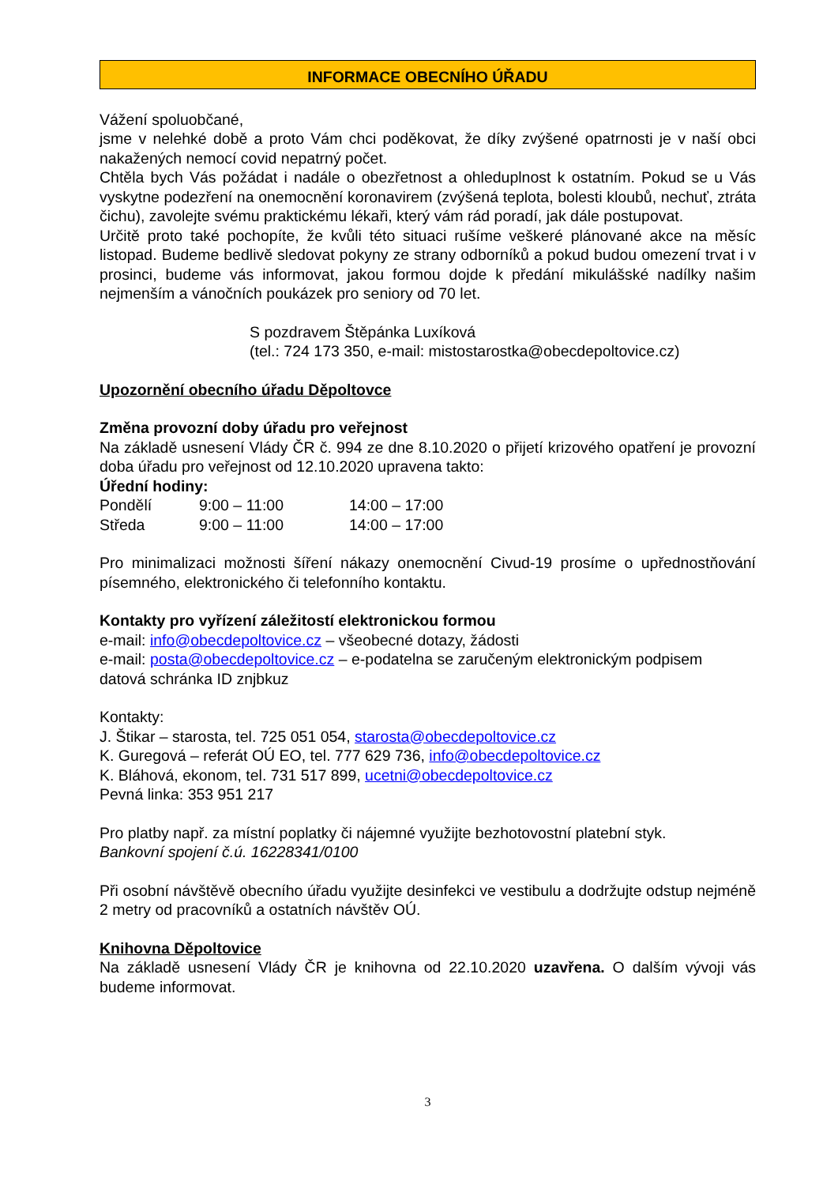INFORMACE OBECNÍHO ÚŘADU
Vážení spoluobčané,
jsme v nelehké době a proto Vám chci poděkovat, že díky zvýšené opatrnosti je v naší obci nakažených nemocí covid nepatrný počet.
Chtěla bych Vás požádat i nadále o obezřetnost a ohleduplnost k ostatním. Pokud se u Vás vyskytne podezření na onemocnění koronavirem (zvýšená teplota, bolesti kloubů, nechuť, ztráta čichu), zavolejte svému praktickému lékaři, který vám rád poradí, jak dále postupovat.
Určitě proto také pochopíte, že kvůli této situaci rušíme veškeré plánované akce na měsíc listopad. Budeme bedlivě sledovat pokyny ze strany odborníků a pokud budou omezení trvat i v prosinci, budeme vás informovat, jakou formou dojde k předání mikulášské nadílky našim nejmenším a vánočních poukázek pro seniory od 70 let.
S pozdravem Štěpánka Luxíková
(tel.: 724 173 350, e-mail: mistostarostka@obecdepoltovice.cz)
Upozornění obecního úřadu Děpoltovce
Změna provozní doby úřadu pro veřejnost
Na základě usnesení Vlády ČR č. 994 ze dne 8.10.2020 o přijetí krizového opatření je provozní doba úřadu pro veřejnost od 12.10.2020 upravena takto:
Úřední hodiny:
| Pondělí | 9:00 – 11:00 | 14:00 – 17:00 |
| Středa | 9:00 – 11:00 | 14:00 – 17:00 |
Pro minimalizaci možnosti šíření nákazy onemocnění Civud-19 prosíme o upřednostňování písemného, elektronického či telefonního kontaktu.
Kontakty pro vyřízení záležitostí elektronickou formou
e-mail: info@obecdepoltovice.cz – všeobecné dotazy, žádosti
e-mail: posta@obecdepoltovice.cz – e-podatelna se zaručeným elektronickým podpisem
datová schránka ID znjbkuz
Kontakty:
J. Štikar – starosta, tel. 725 051 054, starosta@obecdepoltovice.cz
K. Guregová – referát OÚ EO, tel. 777 629 736, info@obecdepoltovice.cz
K. Bláhová, ekonom, tel. 731 517 899, ucetni@obecdepoltovice.cz
Pevná linka: 353 951 217
Pro platby např. za místní poplatky či nájemné využijte bezhotovostní platební styk.
Bankovní spojení č.ú. 16228341/0100
Při osobní návštěvě obecního úřadu využijte desinfekci ve vestibulu a dodržujte odstup nejméně 2 metry od pracovníků a ostatních návštěv OÚ.
Knihovna Děpoltovice
Na základě usnesení Vlády ČR je knihovna od 22.10.2020 uzavřena. O dalším vývoji vás budeme informovat.
3